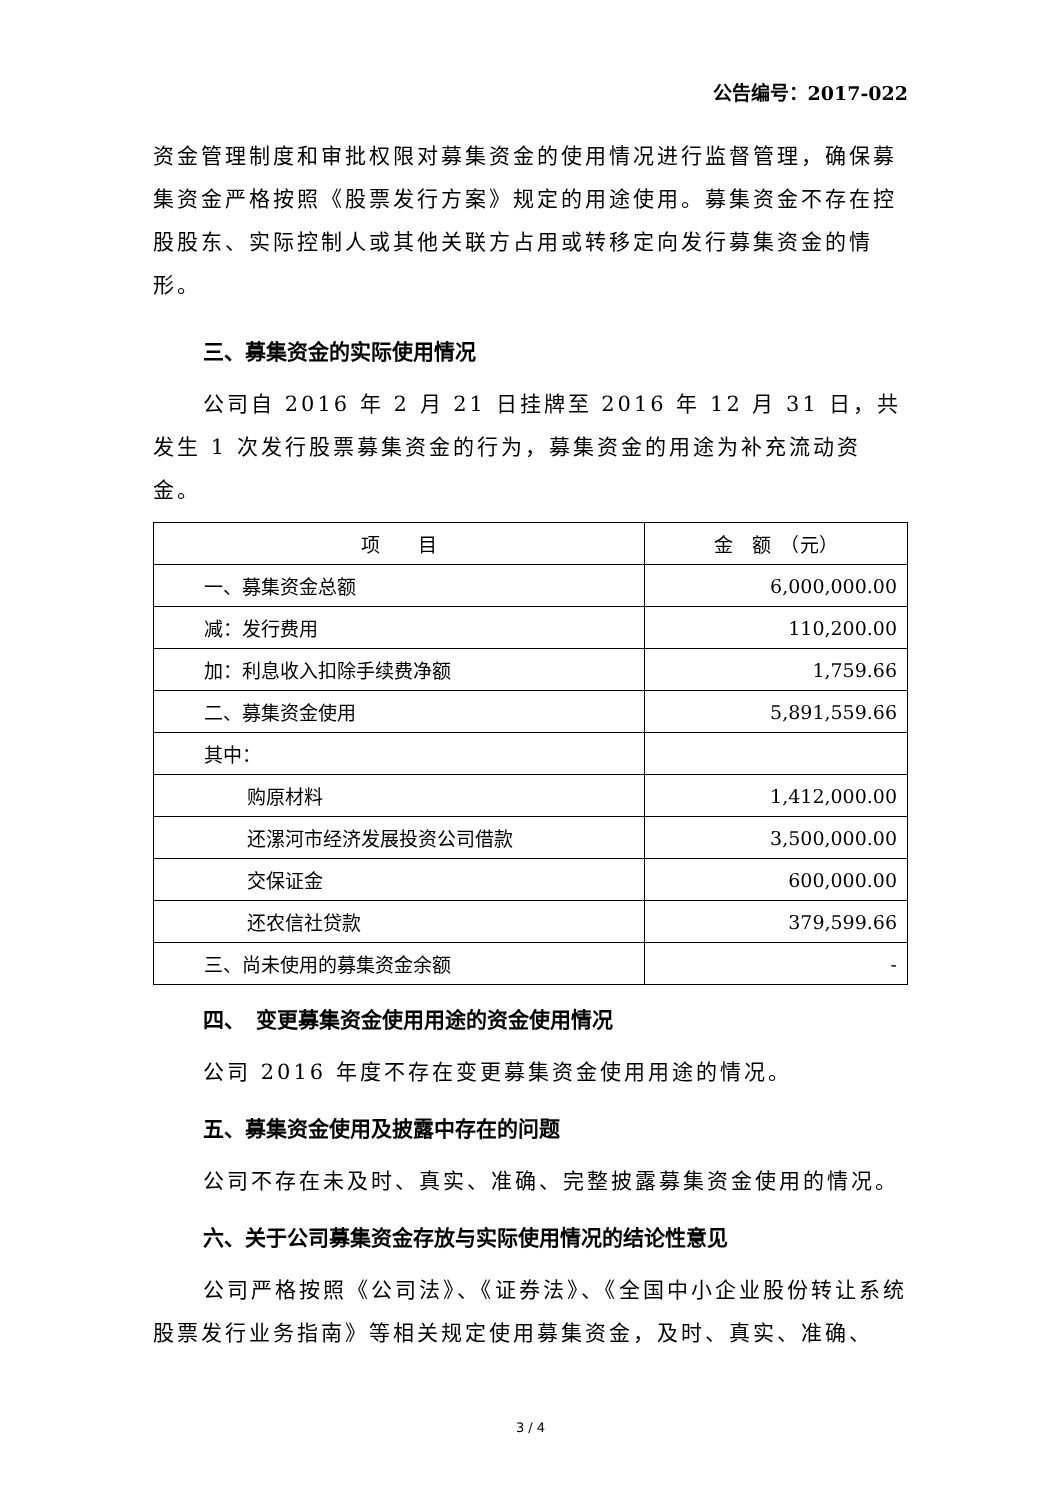公告编号：2017-022
资金管理制度和审批权限对募集资金的使用情况进行监督管理，确保募集资金严格按照《股票发行方案》规定的用途使用。募集资金不存在控股股东、实际控制人或其他关联方占用或转移定向发行募集资金的情形。
三、募集资金的实际使用情况
公司自 2016 年 2 月 21 日挂牌至 2016 年 12 月 31 日，共发生 1 次发行股票募集资金的行为，募集资金的用途为补充流动资金。
| 项 目 | 金 额 （元） |
| --- | --- |
| 一、募集资金总额 | 6,000,000.00 |
| 减：发行费用 | 110,200.00 |
| 加：利息收入扣除手续费净额 | 1,759.66 |
| 二、募集资金使用 | 5,891,559.66 |
| 其中： | |
| 购原材料 | 1,412,000.00 |
| 还漯河市经济发展投资公司借款 | 3,500,000.00 |
| 交保证金 | 600,000.00 |
| 还农信社贷款 | 379,599.66 |
| 三、尚未使用的募集资金余额 | - |
四、　变更募集资金使用用途的资金使用情况
公司 2016 年度不存在变更募集资金使用用途的情况。
五、募集资金使用及披露中存在的问题
公司不存在未及时、真实、准确、完整披露募集资金使用的情况。
六、关于公司募集资金存放与实际使用情况的结论性意见
公司严格按照《公司法》、《证券法》、《全国中小企业股份转让系统股票发行业务指南》等相关规定使用募集资金，及时、真实、准确、
3 / 4